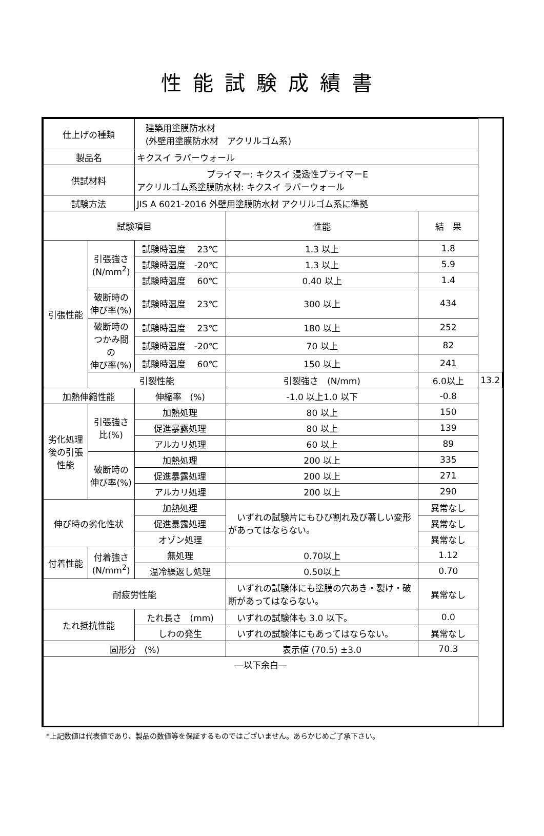性能試験成績書
| 仕上げの種類 | | 建築用塗膜防水材 (外壁用塗膜防水材 アクリルゴム系) | | | |
| 製品名 | | キクスイ ラバーウォール | | | |
| 供試材料 | | プライマー: キクスイ 浸透性プライマーE アクリルゴム系塗膜防水材: キクスイ ラバーウォール | | | |
| 試験方法 | | JIS A 6021-2016 外壁用塗膜防水材 アクリルゴム系に準拠 | | | |
| 試験項目 | | | 性能 | 結 果 | |
| 引張性能 | 引張強さ (N/mm<sup>2</sup>) | 試験時温度 23℃ | 1.3 以上 | 1.8 | |
| | | 試験時温度 -20℃ | 1.3 以上 | 5.9 | |
| | | 試験時温度 60℃ | 0.40 以上 | 1.4 | |
| | 破断時の 伸び率(%) | 試験時温度 23℃ | 300 以上 | 434 | |
| | 破断時の つかみ間 の 伸び率(%) | 試験時温度 23℃ | 180 以上 | 252 | |
| | | 試験時温度 -20℃ | 70 以上 | 82 | |
| | | 試験時温度 60℃ | 150 以上 | 241 | |
| | 引裂性能 | | 引裂強さ (N/mm) | 6.0以上 | 13.2 |
| 加熱伸縮性能 | | 伸縮率 (%) | -1.0 以上1.0 以下 | -0.8 | |
| 劣化処理後の引張性能 | 引張強さ 比(%) | 加熱処理 | 80 以上 | 150 | |
| | | 促進暴露処理 | 80 以上 | 139 | |
| | | アルカリ処理 | 60 以上 | 89 | |
| | 破断時の 伸び率(%) | 加熱処理 | 200 以上 | 335 | |
| | | 促進暴露処理 | 200 以上 | 271 | |
| | | アルカリ処理 | 200 以上 | 290 | |
| 伸び時の劣化性状 | | 加熱処理 | いずれの試験片にもひび割れ及び著しい変形があってはならない。 | 異常なし | |
| | | 促進暴露処理 | | 異常なし | |
| | | オゾン処理 | | 異常なし | |
| 付着性能 | 付着強さ (N/mm<sup>2</sup>) | 無処理 | 0.70以上 | 1.12 | |
| | | 温冷繰返し処理 | 0.50以上 | 0.70 | |
| 耐疲労性能 | | | いずれの試験体にも塗膜の穴あき・裂け・破断があってはならない。 | 異常なし | |
| たれ抵抗性能 | | たれ長さ (mm) | いずれの試験体も 3.0 以下。 | 0.0 | |
| | | しわの発生 | いずれの試験体にもあってはならない。 | 異常なし | |
| 固形分 (%) | | | 表示値 (70.5) ±3.0 | 70.3 | |
| ―以下余白― | | | | | |
*上記数値は代表値であり、製品の数値等を保証するものではございません。あらかじめご了承下さい。